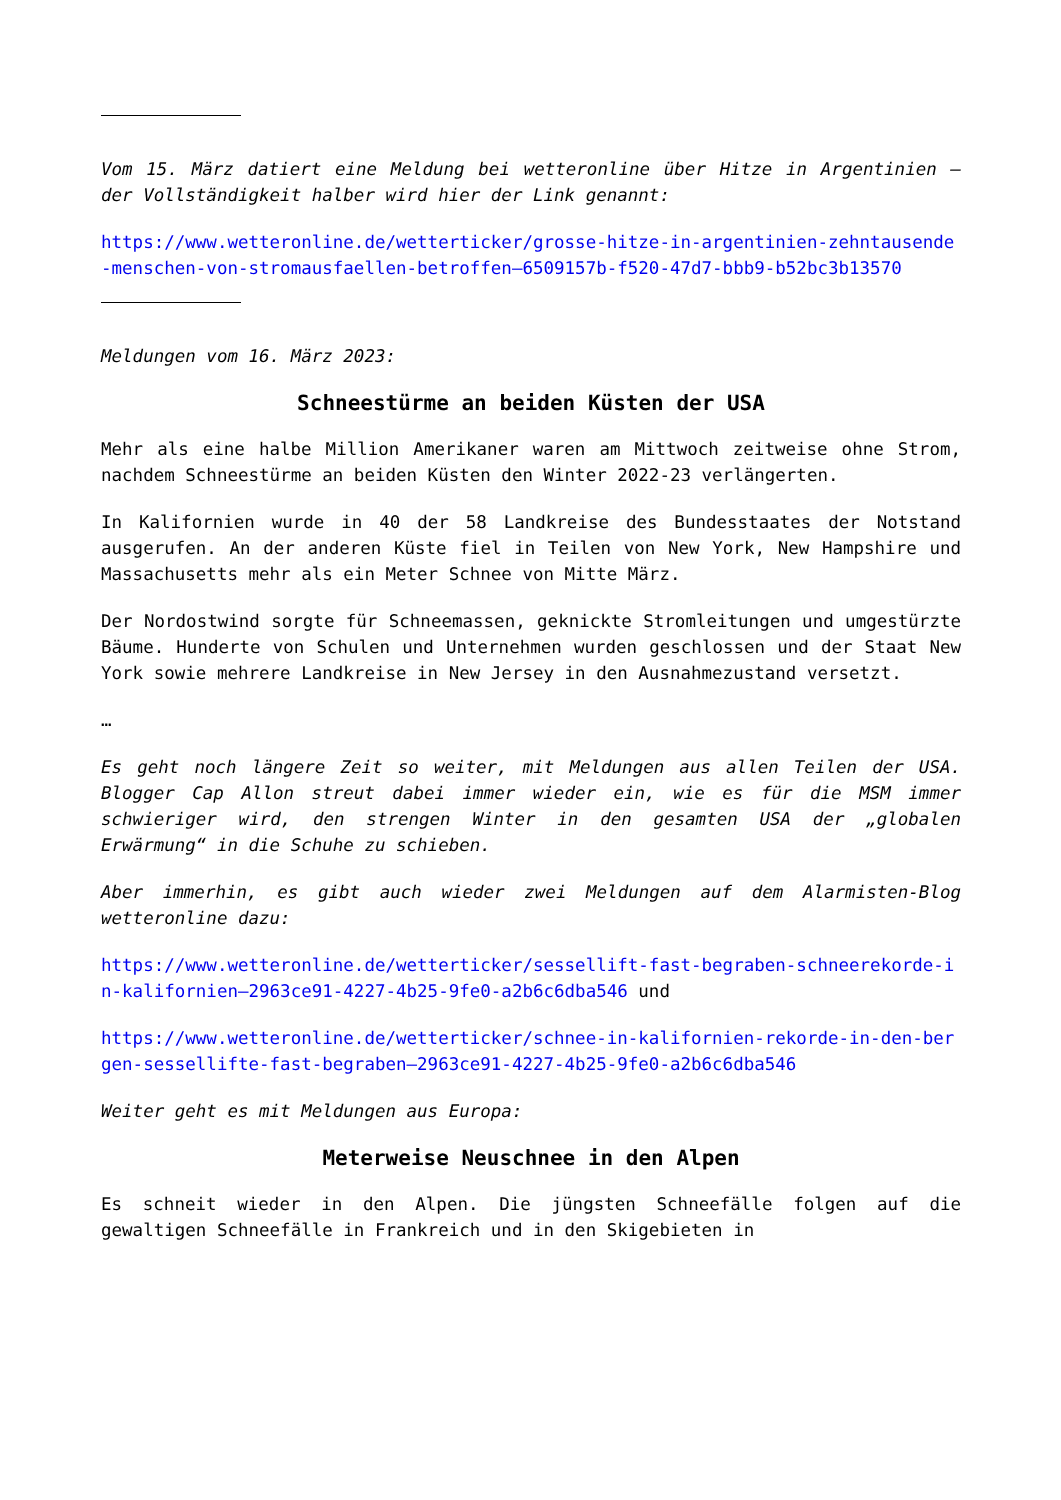Vom 15. März datiert eine Meldung bei wetteronline über Hitze in Argentinien – der Vollständigkeit halber wird hier der Link genannt:
https://www.wetteronline.de/wetterticker/grosse-hitze-in-argentinien-zehntausende-menschen-von-stromausfaellen-betroffen–6509157b-f520-47d7-bbb9-b52bc3b13570
Meldungen vom 16. März 2023:
Schneestürme an beiden Küsten der USA
Mehr als eine halbe Million Amerikaner waren am Mittwoch zeitweise ohne Strom, nachdem Schneestürme an beiden Küsten den Winter 2022-23 verlängerten.
In Kalifornien wurde in 40 der 58 Landkreise des Bundesstaates der Notstand ausgerufen. An der anderen Küste fiel in Teilen von New York, New Hampshire und Massachusetts mehr als ein Meter Schnee von Mitte März.
Der Nordostwind sorgte für Schneemassen, geknickte Stromleitungen und umgestürzte Bäume. Hunderte von Schulen und Unternehmen wurden geschlossen und der Staat New York sowie mehrere Landkreise in New Jersey in den Ausnahmezustand versetzt.
…
Es geht noch längere Zeit so weiter, mit Meldungen aus allen Teilen der USA. Blogger Cap Allon streut dabei immer wieder ein, wie es für die MSM immer schwieriger wird, den strengen Winter in den gesamten USA der „globalen Erwärmung“ in die Schuhe zu schieben.
Aber immerhin, es gibt auch wieder zwei Meldungen auf dem Alarmisten-Blog wetteronline dazu:
https://www.wetteronline.de/wetterticker/sessellift-fast-begraben-schneerekorde-in-kalifornien–2963ce91-4227-4b25-9fe0-a2b6c6dba546 und
https://www.wetteronline.de/wetterticker/schnee-in-kalifornien-rekorde-in-den-bergen-sessellifte-fast-begraben–2963ce91-4227-4b25-9fe0-a2b6c6dba546
Weiter geht es mit Meldungen aus Europa:
Meterweise Neuschnee in den Alpen
Es schneit wieder in den Alpen. Die jüngsten Schneefälle folgen auf die gewaltigen Schneefälle in Frankreich und in den Skigebieten in